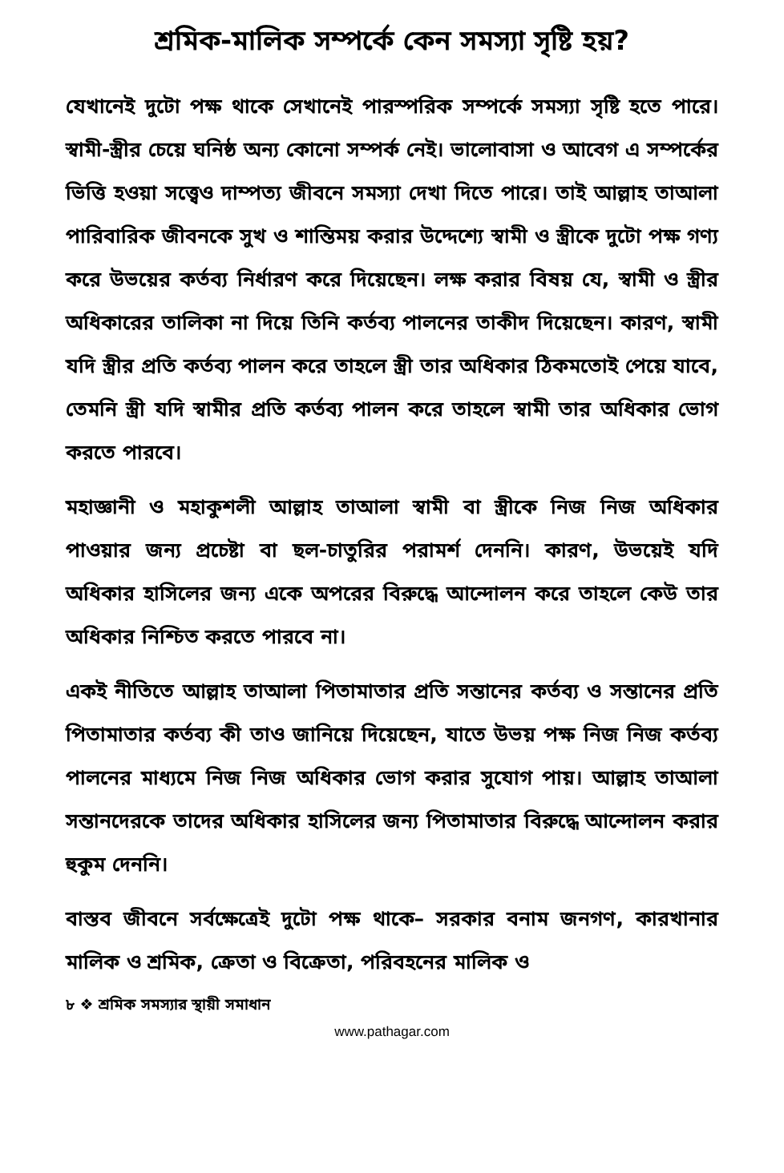শ্রমিক-মালিক সম্পর্কে কেন সমস্যা সৃষ্টি হয়?
যেখানেই দুটো পক্ষ থাকে সেখানেই পারস্পরিক সম্পর্কে সমস্যা সৃষ্টি হতে পারে। স্বামী-স্ত্রীর চেয়ে ঘনিষ্ঠ অন্য কোনো সম্পর্ক নেই। ভালোবাসা ও আবেগ এ সম্পর্কের ভিত্তি হওয়া সত্ত্বেও দাম্পত্য জীবনে সমস্যা দেখা দিতে পারে। তাই আল্লাহ তাআলা পারিবারিক জীবনকে সুখ ও শান্তিময় করার উদ্দেশ্যে স্বামী ও স্ত্রীকে দুটো পক্ষ গণ্য করে উভয়ের কর্তব্য নির্ধারণ করে দিয়েছেন। লক্ষ করার বিষয় যে, স্বামী ও স্ত্রীর অধিকারের তালিকা না দিয়ে তিনি কর্তব্য পালনের তাকীদ দিয়েছেন। কারণ, স্বামী যদি স্ত্রীর প্রতি কর্তব্য পালন করে তাহলে স্ত্রী তার অধিকার ঠিকমতোই পেয়ে যাবে, তেমনি স্ত্রী যদি স্বামীর প্রতি কর্তব্য পালন করে তাহলে স্বামী তার অধিকার ভোগ করতে পারবে।
মহাজ্ঞানী ও মহাকুশলী আল্লাহ তাআলা স্বামী বা স্ত্রীকে নিজ নিজ অধিকার পাওয়ার জন্য প্রচেষ্টা বা ছল-চাতুরির পরামর্শ দেননি। কারণ, উভয়েই যদি অধিকার হাসিলের জন্য একে অপরের বিরুদ্ধে আন্দোলন করে তাহলে কেউ তার অধিকার নিশ্চিত করতে পারবে না।
একই নীতিতে আল্লাহ তাআলা পিতামাতার প্রতি সন্তানের কর্তব্য ও সন্তানের প্রতি পিতামাতার কর্তব্য কী তাও জানিয়ে দিয়েছেন, যাতে উভয় পক্ষ নিজ নিজ কর্তব্য পালনের মাধ্যমে নিজ নিজ অধিকার ভোগ করার সুযোগ পায়। আল্লাহ তাআলা সন্তানদেরকে তাদের অধিকার হাসিলের জন্য পিতামাতার বিরুদ্ধে আন্দোলন করার হুকুম দেননি।
বাস্তব জীবনে সর্বক্ষেত্রেই দুটো পক্ষ থাকে– সরকার বনাম জনগণ, কারখানার মালিক ও শ্রমিক, ক্রেতা ও বিক্রেতা, পরিবহনের মালিক ও
৮ ❖ শ্রমিক সমস্যার স্থায়ী সমাধান
www.pathagar.com